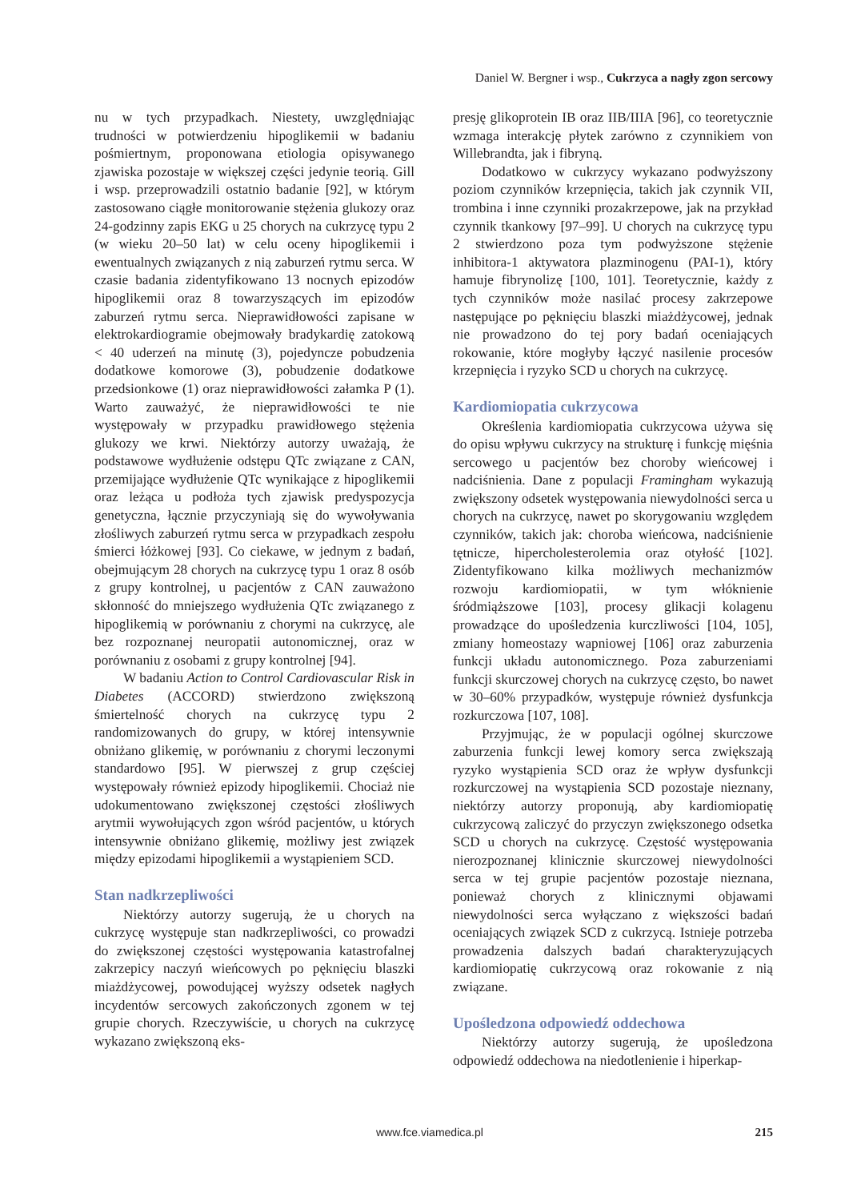Daniel W. Bergner i wsp., Cukrzyca a nagły zgon sercowy
nu w tych przypadkach. Niestety, uwzględniając trudności w potwierdzeniu hipoglikemii w badaniu pośmiertnym, proponowana etiologia opisywanego zjawiska pozostaje w większej części jedynie teorią. Gill i wsp. przeprowadzili ostatnio badanie [92], w którym zastosowano ciągłe monitorowanie stężenia glukozy oraz 24-godzinny zapis EKG u 25 chorych na cukrzycę typu 2 (w wieku 20–50 lat) w celu oceny hipoglikemii i ewentualnych związanych z nią zaburzeń rytmu serca. W czasie badania zidentyfikowano 13 nocnych epizodów hipoglikemii oraz 8 towarzyszących im epizodów zaburzeń rytmu serca. Nieprawidłowości zapisane w elektrokardiogramie obejmowały bradykardię zatokową < 40 uderzeń na minutę (3), pojedyncze pobudzenia dodatkowe komorowe (3), pobudzenie dodatkowe przedsionkowe (1) oraz nieprawidłowości załamka P (1). Warto zauważyć, że nieprawidłowości te nie występowały w przypadku prawidłowego stężenia glukozy we krwi. Niektórzy autorzy uważają, że podstawowe wydłużenie odstępu QTc związane z CAN, przemijające wydłużenie QTc wynikające z hipoglikemii oraz leżąca u podłoża tych zjawisk predyspozycja genetyczna, łącznie przyczyniają się do wywoływania złośliwych zaburzeń rytmu serca w przypadkach zespołu śmierci łóżkowej [93]. Co ciekawe, w jednym z badań, obejmującym 28 chorych na cukrzycę typu 1 oraz 8 osób z grupy kontrolnej, u pacjentów z CAN zauważono skłonność do mniejszego wydłużenia QTc związanego z hipoglikemią w porównaniu z chorymi na cukrzycę, ale bez rozpoznanej neuropatii autonomicznej, oraz w porównaniu z osobami z grupy kontrolnej [94].
W badaniu Action to Control Cardiovascular Risk in Diabetes (ACCORD) stwierdzono zwiększoną śmiertelność chorych na cukrzycę typu 2 randomizowanych do grupy, w której intensywnie obniżano glikemię, w porównaniu z chorymi leczonymi standardowo [95]. W pierwszej z grup częściej występowały również epizody hipoglikemii. Chociaż nie udokumentowano zwiększonej częstości złośliwych arytmii wywołujących zgon wśród pacjentów, u których intensywnie obniżano glikemię, możliwy jest związek między epizodami hipoglikemii a wystąpieniem SCD.
Stan nadkrzepliwości
Niektórzy autorzy sugerują, że u chorych na cukrzycę występuje stan nadkrzepliwości, co prowadzi do zwiększonej częstości występowania katastrofalnej zakrzepicy naczyń wieńcowych po pęknięciu blaszki miażdżycowej, powodującej wyższy odsetek nagłych incydentów sercowych zakończonych zgonem w tej grupie chorych. Rzeczywiście, u chorych na cukrzycę wykazano zwiększoną eks-
presję glikoprotein IB oraz IIB/IIIA [96], co teoretycznie wzmaga interakcję płytek zarówno z czynnikiem von Willebrandta, jak i fibryną.
Dodatkowo w cukrzycy wykazano podwyższony poziom czynników krzepnięcia, takich jak czynnik VII, trombina i inne czynniki prozakrzepowe, jak na przykład czynnik tkankowy [97–99]. U chorych na cukrzycę typu 2 stwierdzono poza tym podwyższone stężenie inhibitora-1 aktywatora plazminogenu (PAI-1), który hamuje fibrynolizę [100, 101]. Teoretycznie, każdy z tych czynników może nasilać procesy zakrzepowe następujące po pęknięciu blaszki miażdżycowej, jednak nie prowadzono do tej pory badań oceniających rokowanie, które mogłyby łączyć nasilenie procesów krzepnięcia i ryzyko SCD u chorych na cukrzycę.
Kardiomiopatia cukrzycowa
Określenia kardiomiopatia cukrzycowa używa się do opisu wpływu cukrzycy na strukturę i funkcję mięśnia sercowego u pacjentów bez choroby wieńcowej i nadciśnienia. Dane z populacji Framingham wykazują zwiększony odsetek występowania niewydolności serca u chorych na cukrzycę, nawet po skorygowaniu względem czynników, takich jak: choroba wieńcowa, nadciśnienie tętnicze, hipercholesterolemia oraz otyłość [102]. Zidentyfikowano kilka możliwych mechanizmów rozwoju kardiomiopatii, w tym włóknienie śródmiąższowe [103], procesy glikacji kolagenu prowadzące do upośledzenia kurczliwości [104, 105], zmiany homeostazy wapniowej [106] oraz zaburzenia funkcji układu autonomicznego. Poza zaburzeniami funkcji skurczowej chorych na cukrzycę często, bo nawet w 30–60% przypadków, występuje również dysfunkcja rozkurczowa [107, 108].
Przyjmując, że w populacji ogólnej skurczowe zaburzenia funkcji lewej komory serca zwiększają ryzyko wystąpienia SCD oraz że wpływ dysfunkcji rozkurczowej na wystąpienia SCD pozostaje nieznany, niektórzy autorzy proponują, aby kardiomiopatię cukrzycową zaliczyć do przyczyn zwiększonego odsetka SCD u chorych na cukrzycę. Częstość występowania nierozpoznanej klinicznie skurczowej niewydolności serca w tej grupie pacjentów pozostaje nieznana, ponieważ chorych z klinicznymi objawami niewydolności serca wyłączano z większości badań oceniających związek SCD z cukrzycą. Istnieje potrzeba prowadzenia dalszych badań charakteryzujących kardiomiopatię cukrzycową oraz rokowanie z nią związane.
Upośledzona odpowiedź oddechowa
Niektórzy autorzy sugerują, że upośledzona odpowiedź oddechowa na niedotlenienie i hiperkap-
www.fce.viamedica.pl 215